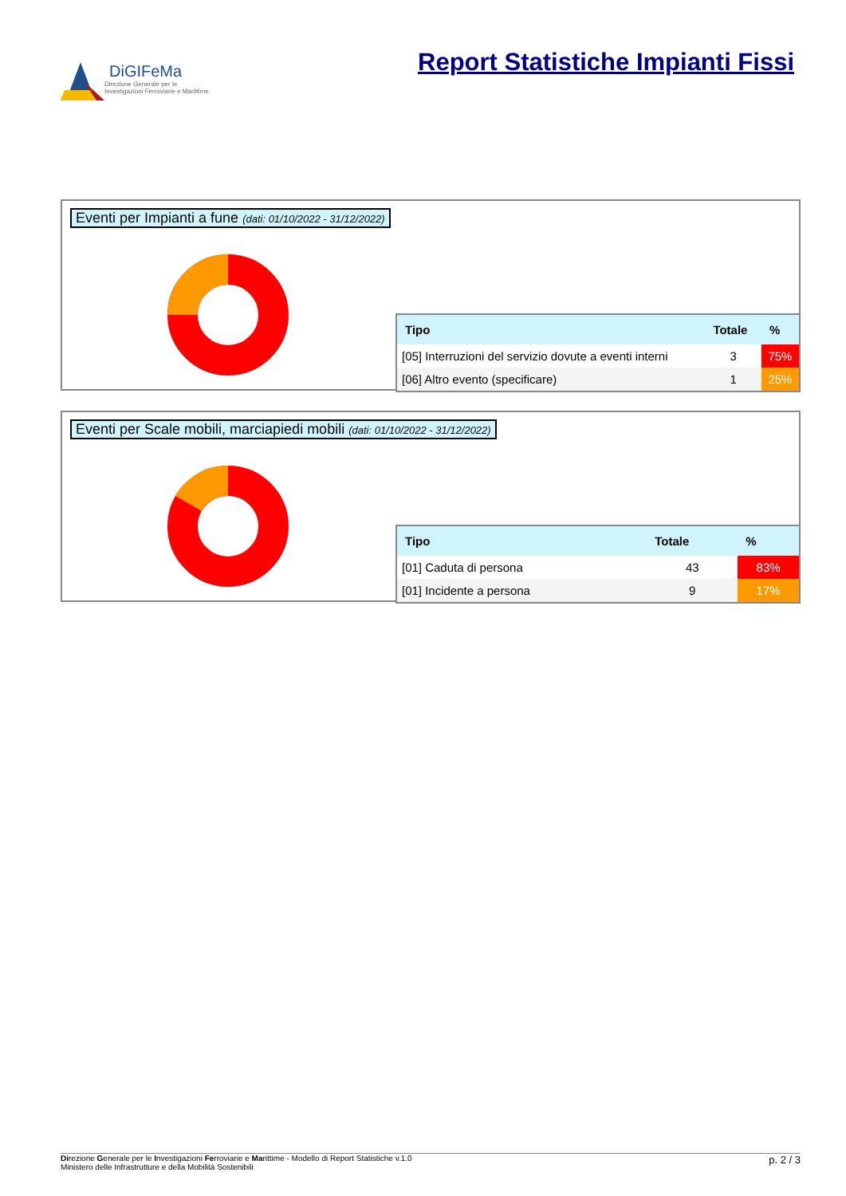DiGIFeMa
Direzione Generale per le
Investigazioni Ferroviarie e Marittime
Report Statistiche Impianti Fissi
Eventi per Impianti a fune (dati: 01/10/2022 - 31/12/2022)
| Tipo | Totale | % |
| --- | --- | --- |
| [05] Interruzioni del servizio dovute a eventi interni | 3 | 75% |
| [06] Altro evento (specificare) | 1 | 25% |
Eventi per Scale mobili, marciapiedi mobili (dati: 01/10/2022 - 31/12/2022)
| Tipo | Totale | % |
| --- | --- | --- |
| [01] Caduta di persona | 43 | 83% |
| [01] Incidente a persona | 9 | 17% |
Direzione Generale per le Investigazioni Ferroviarie e Marittime - Modello di Report Statistiche v.1.0
Ministero delle Infrastrutture e della Mobilità Sostenibili
p. 2 / 3